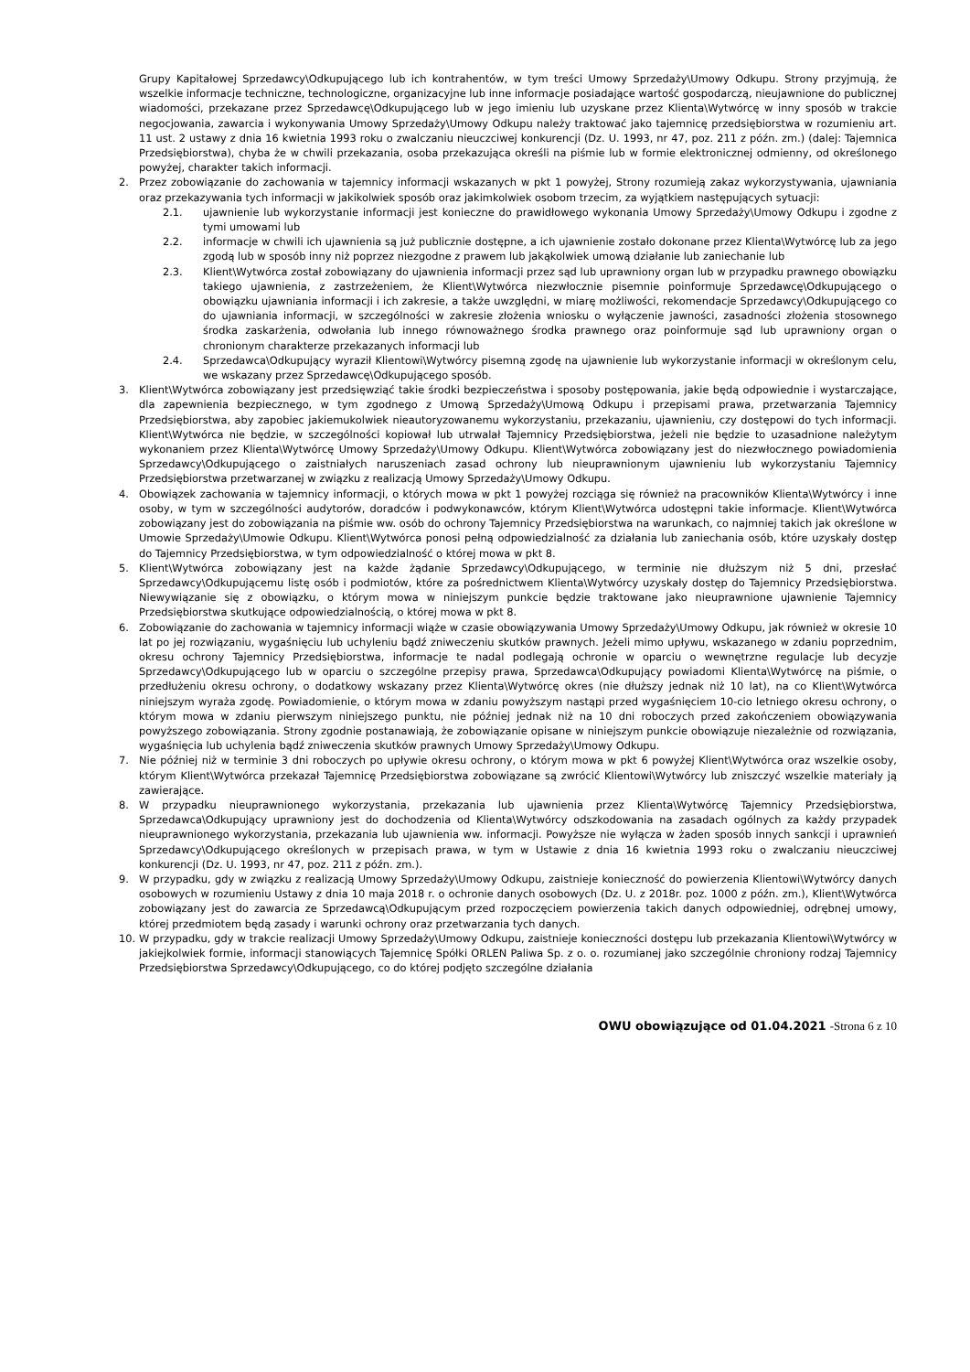Grupy Kapitałowej Sprzedawcy\Odkupującego lub ich kontrahentów, w tym treści Umowy Sprzedaży\Umowy Odkupu. Strony przyjmują, że wszelkie informacje techniczne, technologiczne, organizacyjne lub inne informacje posiadające wartość gospodarczą, nieujawnione do publicznej wiadomości, przekazane przez Sprzedawcę\Odkupującego lub w jego imieniu lub uzyskane przez Klienta\Wytwórcę w inny sposób w trakcie negocjowania, zawarcia i wykonywania Umowy Sprzedaży\Umowy Odkupu należy traktować jako tajemnicę przedsiębiorstwa w rozumieniu art. 11 ust. 2 ustawy z dnia 16 kwietnia 1993 roku o zwalczaniu nieuczciwej konkurencji (Dz. U. 1993, nr 47, poz. 211 z późn. zm.) (dalej: Tajemnica Przedsiębiorstwa), chyba że w chwili przekazania, osoba przekazująca określi na piśmie lub w formie elektronicznej odmienny, od określonego powyżej, charakter takich informacji.
2. Przez zobowiązanie do zachowania w tajemnicy informacji wskazanych w pkt 1 powyżej, Strony rozumieją zakaz wykorzystywania, ujawniania oraz przekazywania tych informacji w jakikolwiek sposób oraz jakimkolwiek osobom trzecim, za wyjątkiem następujących sytuacji:
2.1. ujawnienie lub wykorzystanie informacji jest konieczne do prawidłowego wykonania Umowy Sprzedaży\Umowy Odkupu i zgodne z tymi umowami lub
2.2. informacje w chwili ich ujawnienia są już publicznie dostępne, a ich ujawnienie zostało dokonane przez Klienta\Wytwórcę lub za jego zgodą lub w sposób inny niż poprzez niezgodne z prawem lub jakąkolwiek umową działanie lub zaniechanie lub
2.3. Klient\Wytwórca został zobowiązany do ujawnienia informacji przez sąd lub uprawniony organ lub w przypadku prawnego obowiązku takiego ujawnienia, z zastrzeżeniem, że Klient\Wytwórca niezwłocznie pisemnie poinformuje Sprzedawcę\Odkupującego o obowiązku ujawniania informacji i ich zakresie, a także uwzględni, w miarę możliwości, rekomendacje Sprzedawcy\Odkupującego co do ujawniania informacji, w szczególności w zakresie złożenia wniosku o wyłączenie jawności, zasadności złożenia stosownego środka zaskarżenia, odwołania lub innego równoważnego środka prawnego oraz poinformuje sąd lub uprawniony organ o chronionym charakterze przekazanych informacji lub
2.4. Sprzedawca\Odkupujący wyraził Klientowi\Wytwórcy pisemną zgodę na ujawnienie lub wykorzystanie informacji w określonym celu, we wskazany przez Sprzedawcę\Odkupującego sposób.
3. Klient\Wytwórca zobowiązany jest przedsięwziąć takie środki bezpieczeństwa i sposoby postępowania, jakie będą odpowiednie i wystarczające, dla zapewnienia bezpiecznego, w tym zgodnego z Umową Sprzedaży\Umową Odkupu i przepisami prawa, przetwarzania Tajemnicy Przedsiębiorstwa, aby zapobiec jakiemukolwiek nieautoryzowanemu wykorzystaniu, przekazaniu, ujawnieniu, czy dostępowi do tych informacji. Klient\Wytwórca nie będzie, w szczególności kopiował lub utrwalał Tajemnicy Przedsiębiorstwa, jeżeli nie będzie to uzasadnione należytym wykonaniem przez Klienta\Wytwórcę Umowy Sprzedaży\Umowy Odkupu. Klient\Wytwórca zobowiązany jest do niezwłocznego powiadomienia Sprzedawcy\Odkupującego o zaistniałych naruszeniach zasad ochrony lub nieuprawnionym ujawnieniu lub wykorzystaniu Tajemnicy Przedsiębiorstwa przetwarzanej w związku z realizacją Umowy Sprzedaży\Umowy Odkupu.
4. Obowiązek zachowania w tajemnicy informacji, o których mowa w pkt 1 powyżej rozciąga się również na pracowników Klienta\Wytwórcy i inne osoby, w tym w szczególności audytorów, doradców i podwykonawców, którym Klient\Wytwórca udostępni takie informacje. Klient\Wytwórca zobowiązany jest do zobowiązania na piśmie ww. osób do ochrony Tajemnicy Przedsiębiorstwa na warunkach, co najmniej takich jak określone w Umowie Sprzedaży\Umowie Odkupu. Klient\Wytwórca ponosi pełną odpowiedzialność za działania lub zaniechania osób, które uzyskały dostęp do Tajemnicy Przedsiębiorstwa, w tym odpowiedzialność o której mowa w pkt 8.
5. Klient\Wytwórca zobowiązany jest na każde żądanie Sprzedawcy\Odkupującego, w terminie nie dłuższym niż 5 dni, przesłać Sprzedawcy\Odkupującemu listę osób i podmiotów, które za pośrednictwem Klienta\Wytwórcy uzyskały dostęp do Tajemnicy Przedsiębiorstwa. Niewywiązanie się z obowiązku, o którym mowa w niniejszym punkcie będzie traktowane jako nieuprawnione ujawnienie Tajemnicy Przedsiębiorstwa skutkujące odpowiedzialnością, o której mowa w pkt 8.
6. Zobowiązanie do zachowania w tajemnicy informacji wiąże w czasie obowiązywania Umowy Sprzedaży\Umowy Odkupu, jak również w okresie 10 lat po jej rozwiązaniu, wygaśnięciu lub uchyleniu bądź zniweczeniu skutków prawnych. Jeżeli mimo upływu, wskazanego w zdaniu poprzednim, okresu ochrony Tajemnicy Przedsiębiorstwa, informacje te nadal podlegają ochronie w oparciu o wewnętrzne regulacje lub decyzje Sprzedawcy\Odkupującego lub w oparciu o szczególne przepisy prawa, Sprzedawca\Odkupujący powiadomi Klienta\Wytwórcę na piśmie, o przedłużeniu okresu ochrony, o dodatkowy wskazany przez Klienta\Wytwórcę okres (nie dłuższy jednak niż 10 lat), na co Klient\Wytwórca niniejszym wyraża zgodę. Powiadomienie, o którym mowa w zdaniu powyższym nastąpi przed wygaśnięciem 10-cio letniego okresu ochrony, o którym mowa w zdaniu pierwszym niniejszego punktu, nie później jednak niż na 10 dni roboczych przed zakończeniem obowiązywania powyższego zobowiązania. Strony zgodnie postanawiają, że zobowiązanie opisane w niniejszym punkcie obowiązuje niezależnie od rozwiązania, wygaśnięcia lub uchylenia bądź zniweczenia skutków prawnych Umowy Sprzedaży\Umowy Odkupu.
7. Nie później niż w terminie 3 dni roboczych po upływie okresu ochrony, o którym mowa w pkt 6 powyżej Klient\Wytwórca oraz wszelkie osoby, którym Klient\Wytwórca przekazał Tajemnicę Przedsiębiorstwa zobowiązane są zwrócić Klientowi\Wytwórcy lub zniszczyć wszelkie materiały ją zawierające.
8. W przypadku nieuprawnionego wykorzystania, przekazania lub ujawnienia przez Klienta\Wytwórcę Tajemnicy Przedsiębiorstwa, Sprzedawca\Odkupujący uprawniony jest do dochodzenia od Klienta\Wytwórcy odszkodowania na zasadach ogólnych za każdy przypadek nieuprawnionego wykorzystania, przekazania lub ujawnienia ww. informacji. Powyższe nie wyłącza w żaden sposób innych sankcji i uprawnień Sprzedawcy\Odkupującego określonych w przepisach prawa, w tym w Ustawie z dnia 16 kwietnia 1993 roku o zwalczaniu nieuczciwej konkurencji (Dz. U. 1993, nr 47, poz. 211 z późn. zm.).
9. W przypadku, gdy w związku z realizacją Umowy Sprzedaży\Umowy Odkupu, zaistnieje konieczność do powierzenia Klientowi\Wytwórcy danych osobowych w rozumieniu Ustawy z dnia 10 maja 2018 r. o ochronie danych osobowych (Dz. U. z 2018r. poz. 1000 z późn. zm.), Klient\Wytwórca zobowiązany jest do zawarcia ze Sprzedawcą\Odkupującym przed rozpoczęciem powierzenia takich danych odpowiedniej, odrębnej umowy, której przedmiotem będą zasady i warunki ochrony oraz przetwarzania tych danych.
10. W przypadku, gdy w trakcie realizacji Umowy Sprzedaży\Umowy Odkupu, zaistnieje konieczności dostępu lub przekazania Klientowi\Wytwórcy w jakiejkolwiek formie, informacji stanowiących Tajemnicę Spółki ORLEN Paliwa Sp. z o. o. rozumianej jako szczególnie chroniony rodzaj Tajemnicy Przedsiębiorstwa Sprzedawcy\Odkupującego, co do której podjęto szczególne działania
OWU obowiązujące od 01.04.2021 -Strona 6 z 10